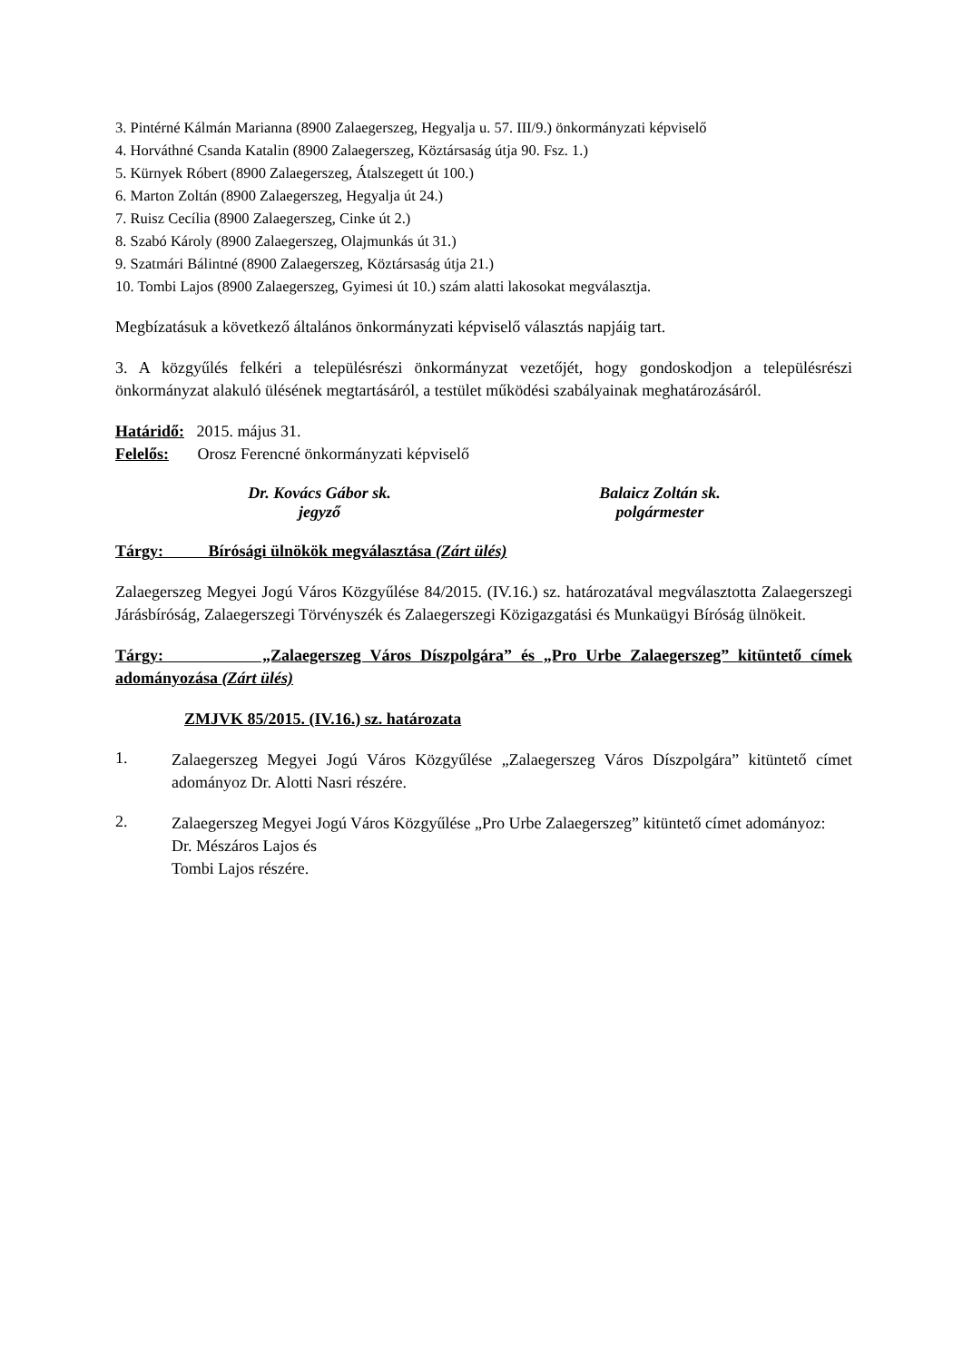3. Pintérné Kálmán Marianna (8900 Zalaegerszeg, Hegyalja u. 57. III/9.) önkormányzati képviselő
4. Horváthné Csanda Katalin (8900 Zalaegerszeg, Köztársaság útja 90. Fsz. 1.)
5. Kürnyek Róbert (8900 Zalaegerszeg, Átalszegett út 100.)
6. Marton Zoltán (8900 Zalaegerszeg, Hegyalja út 24.)
7. Ruisz Cecília (8900 Zalaegerszeg, Cinke út 2.)
8. Szabó Károly (8900 Zalaegerszeg, Olajmunkás út 31.)
9. Szatmári Bálintné (8900 Zalaegerszeg, Köztársaság útja 21.)
10. Tombi Lajos (8900 Zalaegerszeg, Gyimesi út 10.) szám alatti lakosokat megválasztja.
Megbízatásuk a következő általános önkormányzati képviselő választás napjáig tart.
3. A közgyűlés felkéri a településrészi önkormányzat vezetőjét, hogy gondoskodjon a településrészi önkormányzat alakuló ülésének megtartásáról, a testület működési szabályainak meghatározásáról.
Határidő: 2015. május 31.
Felelős: Orosz Ferencné önkormányzati képviselő
Dr. Kovács Gábor sk.
jegyző
Balaicz Zoltán sk.
polgármester
Tárgy: Bírósági ülnökök megválasztása (Zárt ülés)
Zalaegerszeg Megyei Jogú Város Közgyűlése 84/2015. (IV.16.) sz. határozatával megválasztotta Zalaegerszegi Járásbíróság, Zalaegerszegi Törvényszék és Zalaegerszegi Közigazgatási és Munkaügyi Bíróság ülnökeit.
Tárgy: „Zalaegerszeg Város Díszpolgára” és „Pro Urbe Zalaegerszeg” kitüntető címek adományozása (Zárt ülés)
ZMJVK 85/2015. (IV.16.) sz. határozata
1.
Zalaegerszeg Megyei Jogú Város Közgyűlése „Zalaegerszeg Város Díszpolgára” kitüntető címet adományoz Dr. Alotti Nasri részére.
2.
Zalaegerszeg Megyei Jogú Város Közgyűlése „Pro Urbe Zalaegerszeg” kitüntető címet adományoz:
Dr. Mészáros Lajos és
Tombi Lajos részére.